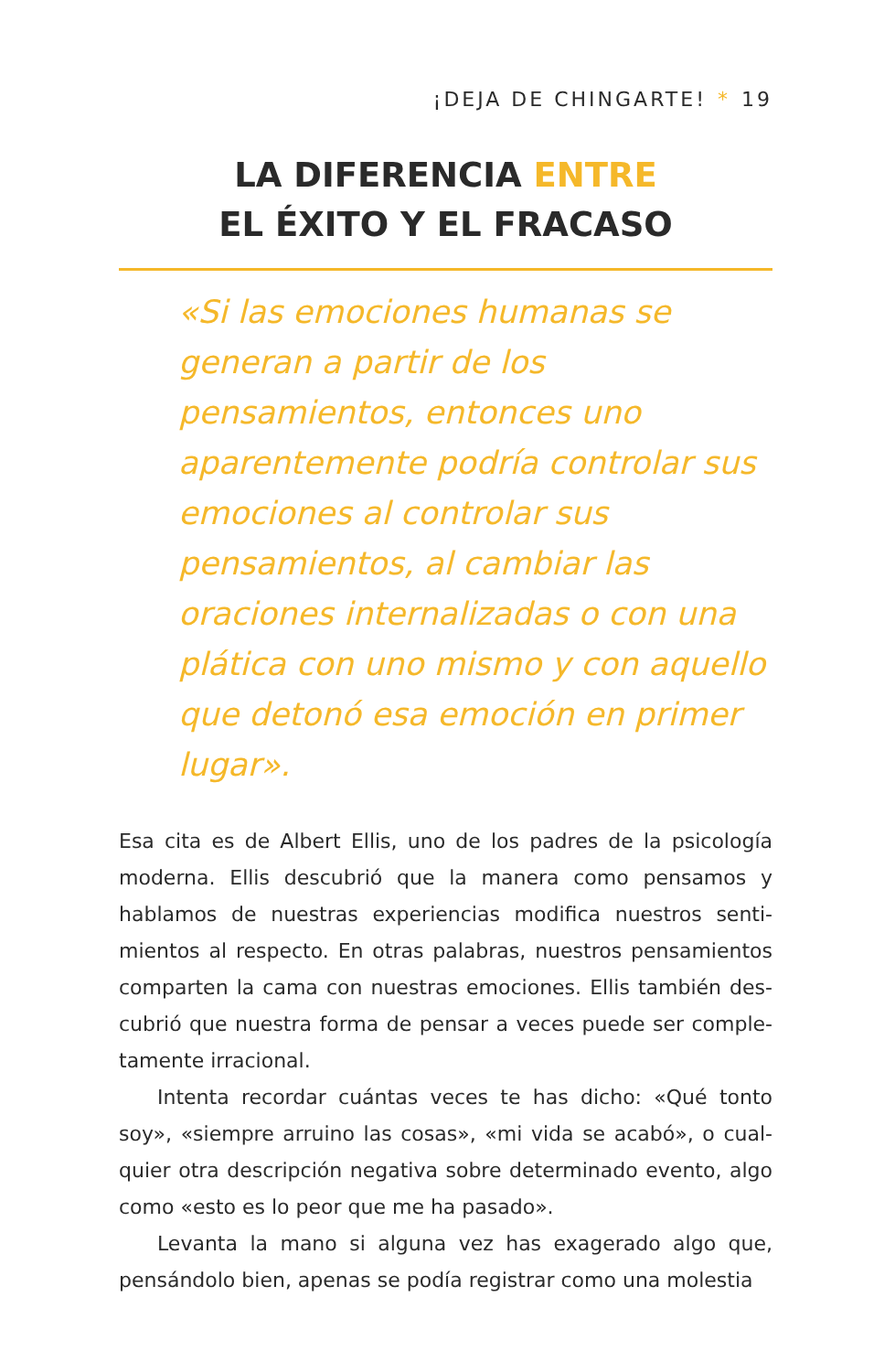¡DEJA DE CHINGARTE! * 19
LA DIFERENCIA ENTRE
EL ÉXITO Y EL FRACASO
«Si las emociones humanas se generan a partir de los pensamientos, entonces uno aparentemente podría controlar sus emociones al controlar sus pensamientos, al cambiar las oraciones internalizadas o con una plática con uno mismo y con aquello que detonó esa emoción en primer lugar».
Esa cita es de Albert Ellis, uno de los padres de la psicología moderna. Ellis descubrió que la manera como pensamos y hablamos de nuestras experiencias modifica nuestros senti-mientos al respecto. En otras palabras, nuestros pensamientos comparten la cama con nuestras emociones. Ellis también des-cubrió que nuestra forma de pensar a veces puede ser comple-tamente irracional.
Intenta recordar cuántas veces te has dicho: «Qué tonto soy», «siempre arruino las cosas», «mi vida se acabó», o cual-quier otra descripción negativa sobre determinado evento, algo como «esto es lo peor que me ha pasado».
Levanta la mano si alguna vez has exagerado algo que, pensándolo bien, apenas se podía registrar como una molestia